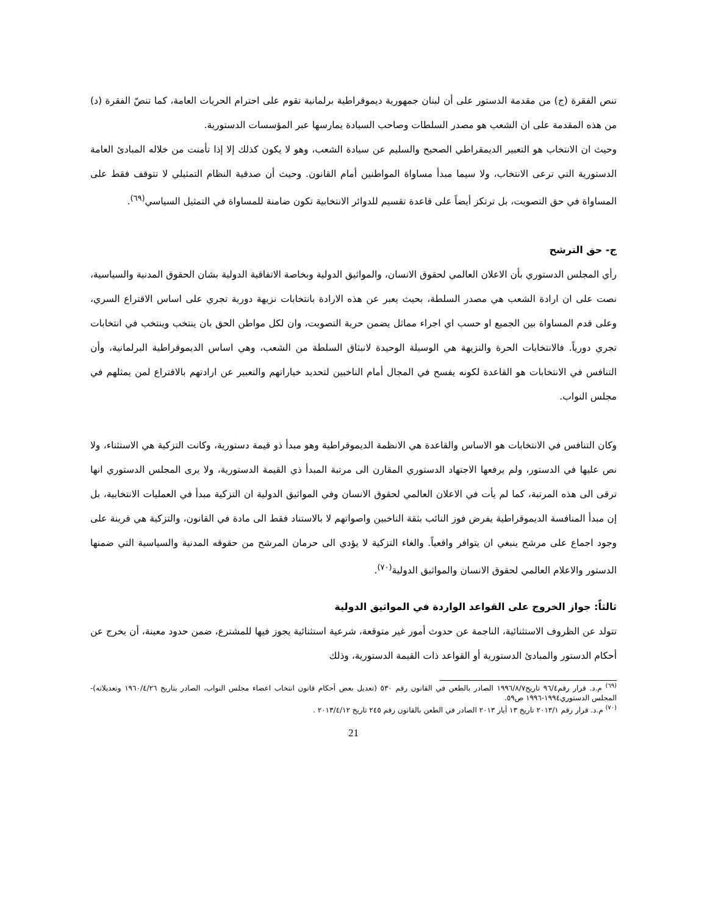تنص الفقرة (ج) من مقدمة الدستور على أن لبنان جمهورية ديموقراطية برلمانية تقوم على احترام الحريات العامة، كما تنصّ الفقرة (د) من هذه المقدمة على ان الشعب هو مصدر السلطات وصاحب السيادة يمارسها عبر المؤسسات الدستورية.
وحيث ان الانتخاب هو التعبير الديمقراطي الصحيح والسليم عن سيادة الشعب، وهو لا يكون كذلك إلا إذا تأمنت من خلاله المبادئ العامة الدستورية التي ترعى الانتخاب، ولا سيما مبدأ مساواة المواطنين أمام القانون. وحيث أن صدقية النظام التمثيلي لا تتوقف فقط على المساواة في حق التصويت، بل ترتكز أيضاً على قاعدة تقسيم للدوائر الانتخابية تكون ضامنة للمساواة في التمثيل السياسي<sup>(٦٩)</sup>.
ج- حق الترشح
رأي المجلس الدستوري بأن الاعلان العالمي لحقوق الانسان، والمواثيق الدولية وبخاصة الاتفاقية الدولية بشان الحقوق المدنية والسياسية، نصت على ان ارادة الشعب هي مصدر السلطة، بحيث يعبر عن هذه الارادة بانتخابات نزيهة دورية تجري على اساس الاقتراع السري، وعلى قدم المساواة بين الجميع او حسب اي اجراء مماثل يضمن حرية التصويت، وان لكل مواطن الحق بان ينتخب وينتخب في انتخابات تجري دورياً. فالانتخابات الحرة والنزيهة هي الوسيلة الوحيدة لانبثاق السلطة من الشعب، وهي اساس الديموقراطية البرلمانية، وأن التنافس في الانتخابات هو القاعدة لكونه يفسح في المجال أمام الناخبين لتحديد خياراتهم والتعبير عن ارادتهم بالاقتراع لمن يمثلهم في مجلس النواب.
وكان التنافس في الانتخابات هو الاساس والقاعدة هي الانظمة الديموقراطية وهو مبدأ ذو قيمة دستورية، وكانت التزكية هي الاستثناء، ولا نص عليها في الدستور، ولم يرفعها الاجتهاد الدستوري المقارن الى مرتبة المبدأ ذي القيمة الدستورية، ولا يرى المجلس الدستوري انها ترقى الى هذه المرتبة، كما لم يأت في الاعلان العالمي لحقوق الانسان وفي المواثيق الدولية ان التزكية مبدأ في العمليات الانتخابية، بل إن مبدأ المنافسة الديموقراطية يفرض فوز النائب بثقة الناخبين واصواتهم لا بالاستناد فقط الى مادة في القانون، والتزكية هي قرينة على وجود اجماع على مرشح ينبغي ان يتوافر واقعياً. والغاء التزكية لا يؤدي الى حرمان المرشح من حقوقه المدنية والسياسية التي ضمنها الدستور والاعلام العالمي لحقوق الانسان والمواثيق الدولية<sup>(٧٠)</sup>.
ثالثاً: جواز الخروج على القواعد الواردة في المواثيق الدولية
تتولد عن الظروف الاستثنائية، الناجمة عن حدوث أمور غير متوقعة، شرعية استثنائية يجوز فيها للمشترع، ضمن حدود معينة، أن يخرج عن أحكام الدستور والمبادئ الدستورية أو القواعد ذات القيمة الدستورية، وذلك
<sup>(٦٩)</sup> م.د. قرار رقم٩٦/٤ تاريخ١٩٩٦/٨/٧ الصادر بالطعن في القانون رقم ٥٣٠ (تعديل بعض أحكام قانون انتخاب اعضاء مجلس النواب، الصادر بتاريخ ١٩٦٠/٤/٢٦ وتعديلاته)- المجلس الدستوري١٩٩٤-١٩٩٦ ص٥٩.
<sup>(٧٠)</sup> م.د. قرار رقم ٢٠١٣/١ تاريخ ١٣ أيار ٢٠١٣ الصادر في الطعن بالقانون رقم ٢٤٥ تاريخ ٢٠١٣/٤/١٢ .
21